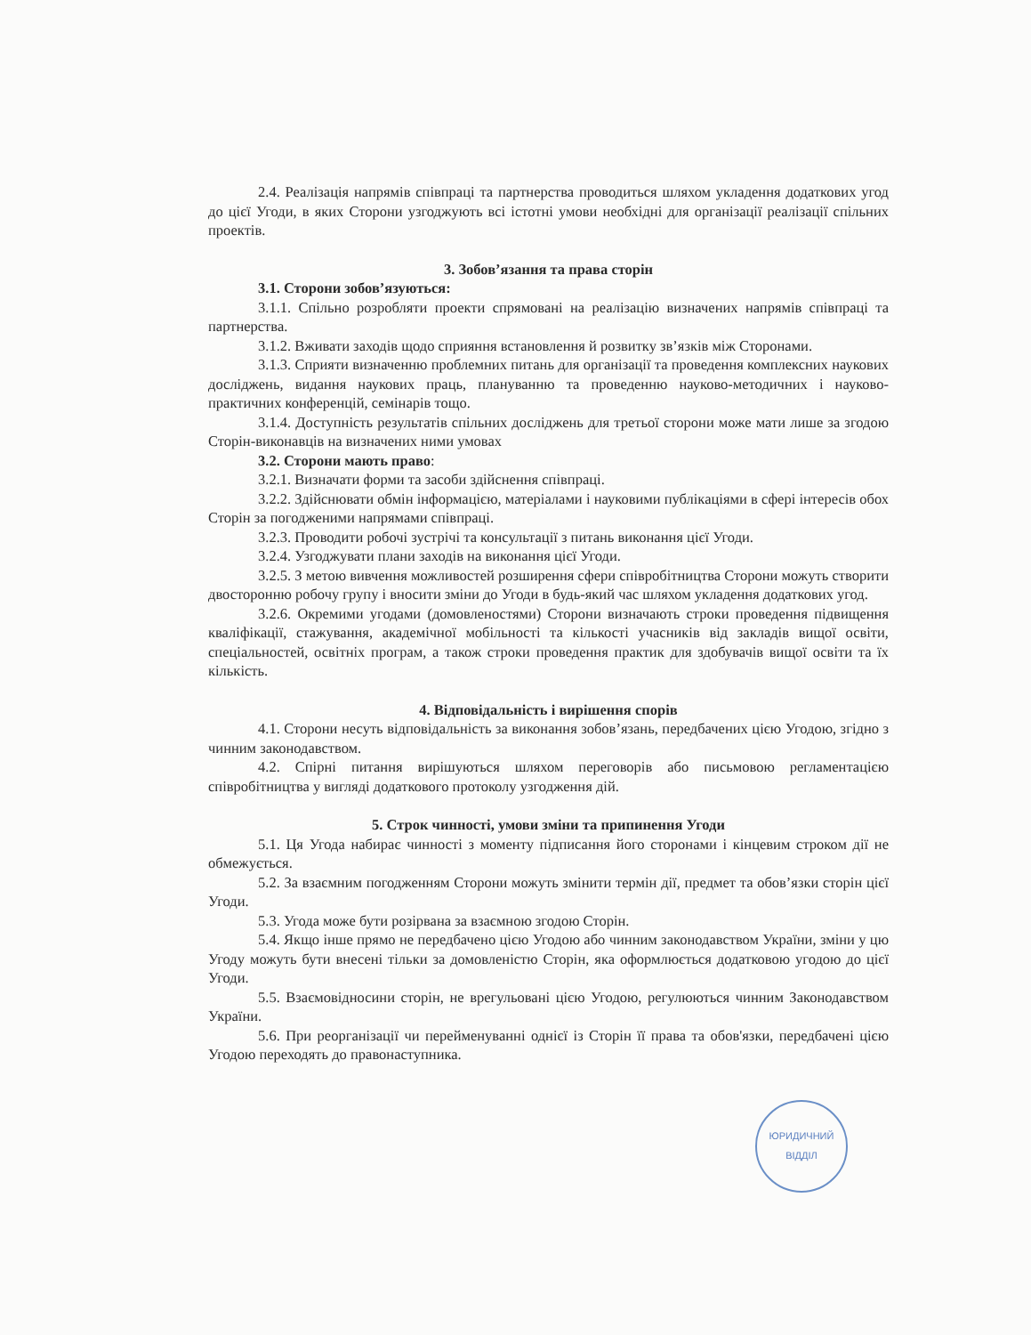2.4. Реалізація напрямів співпраці та партнерства проводиться шляхом укладення додаткових угод до цієї Угоди, в яких Сторони узгоджують всі істотні умови необхідні для організації реалізації спільних проектів.
3. Зобов’язання та права сторін
3.1. Сторони зобов’язуються:
3.1.1. Спільно розробляти проекти спрямовані на реалізацію визначених напрямів співпраці та партнерства.
3.1.2. Вживати заходів щодо сприяння встановлення й розвитку зв’язків між Сторонами.
3.1.3. Сприяти визначенню проблемних питань для організації та проведення комплексних наукових досліджень, видання наукових праць, плануванню та проведенню науково-методичних і науково-практичних конференцій, семінарів тощо.
3.1.4. Доступність результатів спільних досліджень для третьої сторони може мати лише за згодою Сторін-виконавців на визначених ними умовах
3.2. Сторони мають право:
3.2.1. Визначати форми та засоби здійснення співпраці.
3.2.2. Здійснювати обмін інформацією, матеріалами і науковими публікаціями в сфері інтересів обох Сторін за погодженими напрямами співпраці.
3.2.3. Проводити робочі зустрічі та консультації з питань виконання цієї Угоди.
3.2.4. Узгоджувати плани заходів на виконання цієї Угоди.
3.2.5. З метою вивчення можливостей розширення сфери співробітництва Сторони можуть створити двосторонню робочу групу і вносити зміни до Угоди в будь-який час шляхом укладення додаткових угод.
3.2.6. Окремими угодами (домовленостями) Сторони визначають строки проведення підвищення кваліфікації, стажування, академічної мобільності та кількості учасників від закладів вищої освіти, спеціальностей, освітніх програм, а також строки проведення практик для здобувачів вищої освіти та їх кількість.
4. Відповідальність і вирішення спорів
4.1. Сторони несуть відповідальність за виконання зобов’язань, передбачених цією Угодою, згідно з чинним законодавством.
4.2. Спірні питання вирішуються шляхом переговорів або письмовою регламентацією співробітництва у вигляді додаткового протоколу узгодження дій.
5. Строк чинності, умови зміни та припинення Угоди
5.1. Ця Угода набирає чинності з моменту підписання його сторонами і кінцевим строком дії не обмежується.
5.2. За взаємним погодженням Сторони можуть змінити термін дії, предмет та обов’язки сторін цієї Угоди.
5.3. Угода може бути розірвана за взаємною згодою Сторін.
5.4. Якщо інше прямо не передбачено цією Угодою або чинним законодавством України, зміни у цю Угоду можуть бути внесені тільки за домовленістю Сторін, яка оформлюється додатковою угодою до цієї Угоди.
5.5. Взаємовідносини сторін, не врегульовані цією Угодою, регулюються чинним Законодавством України.
5.6. При реорганізації чи перейменуванні однієї із Сторін її права та обов'язки, передбачені цією Угодою переходять до правонаступника.
ЮРИДИЧНИЙ
ВІДДІЛ